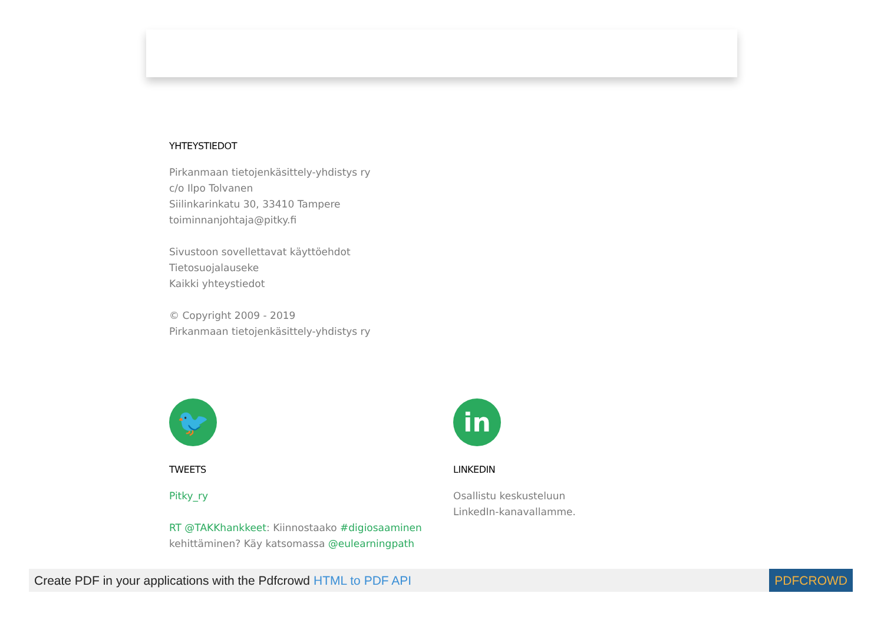YHTEYSTIEDOT
Pirkanmaan tietojenkäsittely-yhdistys ry
c/o Ilpo Tolvanen
Siilinkarinkatu 30, 33410 Tampere
toiminnanjohtaja@pitky.fi
Sivustoon sovellettavat käyttöehdot
Tietosuojalauseke
Kaikki yhteystiedot
© Copyright 2009 - 2019
Pirkanmaan tietojenkäsittely-yhdistys ry
🐦
TWEETS
Pitky_ry
RT @TAKKhankkeet: Kiinnostaako #digiosaaminen kehittäminen? Käy katsomassa @eulearningpath
in
LINKEDIN
Osallistu keskusteluun
LinkedIn-kanavallamme.
Create PDF in your applications with the Pdfcrowd HTML to PDF API PDFCROWD